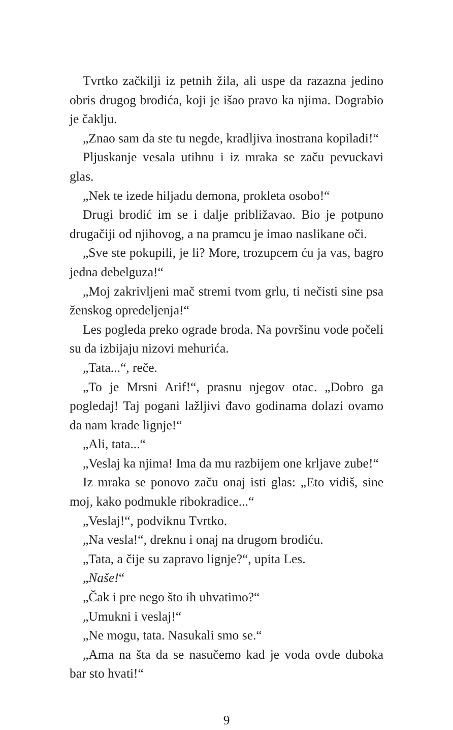Tvrtko začkilji iz petnih žila, ali uspe da razazna jedino obris drugog brodića, koji je išao pravo ka njima. Dograbio je čaklju.
„Znao sam da ste tu negde, kradljiva inostrana kopiladi!“
Pljuskanje vesala utihnu i iz mraka se začu pevuckavi glas.
„Nek te izede hiljadu demona, prokleta osobo!“
Drugi brodić im se i dalje približavao. Bio je potpuno drugačiji od njihovog, a na pramcu je imao naslikane oči.
„Sve ste pokupili, je li? More, trozupcem ću ja vas, bagro jedna debelguza!“
„Moj zakrivljeni mač stremi tvom grlu, ti nečisti sine psa ženskog opredeljenja!“
Les pogleda preko ograde broda. Na površinu vode počeli su da izbijaju nizovi mehurića.
„Tata...“, reče.
„To je Mrsni Arif!“, prasnu njegov otac. „Dobro ga pogledaj! Taj pogani lažljivi đavo godinama dolazi ovamo da nam krade lignje!“
„Ali, tata...“
„Veslaj ka njima! Ima da mu razbijem one krljave zube!“
Iz mraka se ponovo začu onaj isti glas: „Eto vidiš, sine moj, kako podmukle ribokradice...“
„Veslaj!“, podviknu Tvrtko.
„Na vesla!“, dreknu i onaj na drugom brodiću.
„Tata, a čije su zapravo lignje?“, upita Les.
„Naše!“
„Čak i pre nego što ih uhvatimo?“
„Umukni i veslaj!“
„Ne mogu, tata. Nasukali smo se.“
„Ama na šta da se nasučemo kad je voda ovde duboka bar sto hvati!“
9